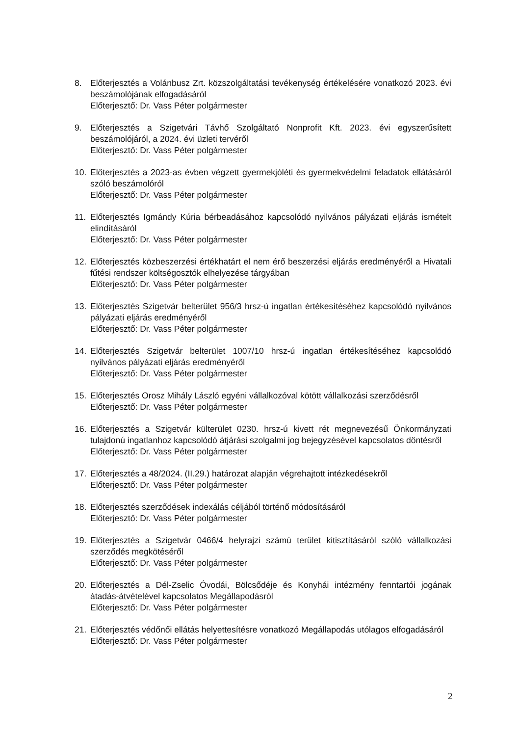8. Előterjesztés a Volánbusz Zrt. közszolgáltatási tevékenység értékelésére vonatkozó 2023. évi beszámolójának elfogadásáról
Előterjesztő: Dr. Vass Péter polgármester
9. Előterjesztés a Szigetvári Távhő Szolgáltató Nonprofit Kft. 2023. évi egyszerűsített beszámolójáról, a 2024. évi üzleti tervéről
Előterjesztő: Dr. Vass Péter polgármester
10. Előterjesztés a 2023-as évben végzett gyermekjóléti és gyermekvédelmi feladatok ellátásáról szóló beszámolóról
Előterjesztő: Dr. Vass Péter polgármester
11. Előterjesztés Igmándy Kúria bérbeadásához kapcsolódó nyilvános pályázati eljárás ismételt elindításáról
Előterjesztő: Dr. Vass Péter polgármester
12. Előterjesztés közbeszerzési értékhatárt el nem érő beszerzési eljárás eredményéről a Hivatali fűtési rendszer költségosztók elhelyezése tárgyában
Előterjesztő: Dr. Vass Péter polgármester
13. Előterjesztés Szigetvár belterület 956/3 hrsz-ú ingatlan értékesítéséhez kapcsolódó nyilvános pályázati eljárás eredményéről
Előterjesztő: Dr. Vass Péter polgármester
14. Előterjesztés Szigetvár belterület 1007/10 hrsz-ú ingatlan értékesítéséhez kapcsolódó nyilvános pályázati eljárás eredményéről
Előterjesztő: Dr. Vass Péter polgármester
15. Előterjesztés Orosz Mihály László egyéni vállalkozóval kötött vállalkozási szerződésről
Előterjesztő: Dr. Vass Péter polgármester
16. Előterjesztés a Szigetvár külterület 0230. hrsz-ú kivett rét megnevezésű Önkormányzati tulajdonú ingatlanhoz kapcsolódó átjárási szolgalmi jog bejegyzésével kapcsolatos döntésről
Előterjesztő: Dr. Vass Péter polgármester
17. Előterjesztés a 48/2024. (II.29.) határozat alapján végrehajtott intézkedésekről
Előterjesztő: Dr. Vass Péter polgármester
18. Előterjesztés szerződések indexálás céljából történő módosításáról
Előterjesztő: Dr. Vass Péter polgármester
19. Előterjesztés a Szigetvár 0466/4 helyrajzi számú terület kitisztításáról szóló vállalkozási szerződés megkötéséről
Előterjesztő: Dr. Vass Péter polgármester
20. Előterjesztés a Dél-Zselic Óvodái, Bölcsődéje és Konyhái intézmény fenntartói jogának átadás-átvételével kapcsolatos Megállapodásról
Előterjesztő: Dr. Vass Péter polgármester
21. Előterjesztés védőnői ellátás helyettesítésre vonatkozó Megállapodás utólagos elfogadásáról
Előterjesztő: Dr. Vass Péter polgármester
2